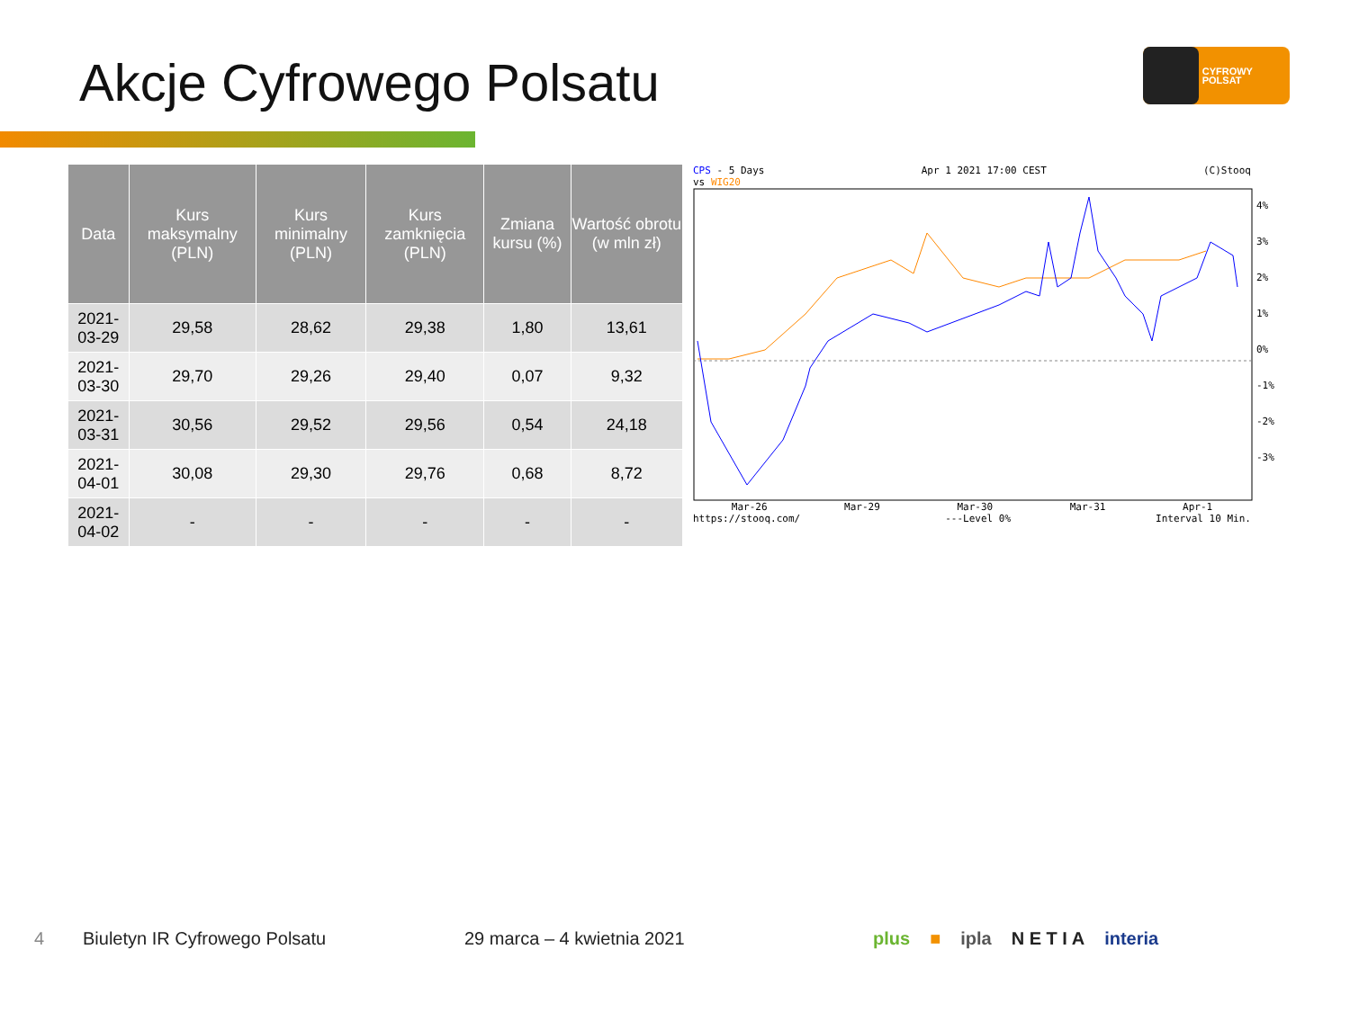Akcje Cyfrowego Polsatu CYFROWY POLSAT
| Data | Kurs maksymalny (PLN) | Kurs minimalny (PLN) | Kurs zamknięcia (PLN) | Zmiana kursu (%) | Wartość obrotu (w mln zł) |
| --- | --- | --- | --- | --- | --- |
| 2021-03-29 | 29,58 | 28,62 | 29,38 | 1,80 | 13,61 |
| 2021-03-30 | 29,70 | 29,26 | 29,40 | 0,07 | 9,32 |
| 2021-03-31 | 30,56 | 29,52 | 29,56 | 0,54 | 24,18 |
| 2021-04-01 | 30,08 | 29,30 | 29,76 | 0,68 | 8,72 |
| 2021-04-02 | - | - | - | - | - |
CPS - 5 Days
vs WIG20 Apr 1 2021 17:00 CEST (C)Stooq
4%
3%
2%
1%
0%
-1%
-2%
-3%
Mar-26 Mar-29 Mar-30 Mar-31 Apr-1
https://stooq.com/ ---Level 0% Interval 10 Min.
4 Biuletyn IR Cyfrowego Polsatu 29 marca – 4 kwietnia 2021 plus ■ ipla N E T I A interia